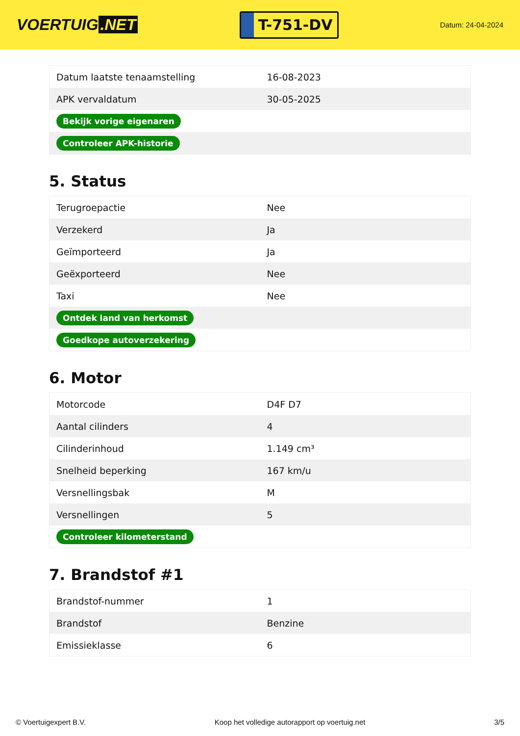VOERTUIG.NET
T-751-DV
Datum: 24-04-2024
| Datum laatste tenaamstelling | 16-08-2023 |
| APK vervaldatum | 30-05-2025 |
| Bekijk vorige eigenaren | |
| Controleer APK-historie | |
5. Status
| Terugroepactie | Nee |
| Verzekerd | Ja |
| Geïmporteerd | Ja |
| Geëxporteerd | Nee |
| Taxi | Nee |
| Ontdek land van herkomst | |
| Goedkope autoverzekering | |
6. Motor
| Motorcode | D4F D7 |
| Aantal cilinders | 4 |
| Cilinderinhoud | 1.149 cm³ |
| Snelheid beperking | 167 km/u |
| Versnellingsbak | M |
| Versnellingen | 5 |
| Controleer kilometerstand | |
7. Brandstof #1
| Brandstof-nummer | 1 |
| Brandstof | Benzine |
| Emissieklasse | 6 |
© Voertuigexpert B.V. Koop het volledige autorapport op voertuig.net 3/5